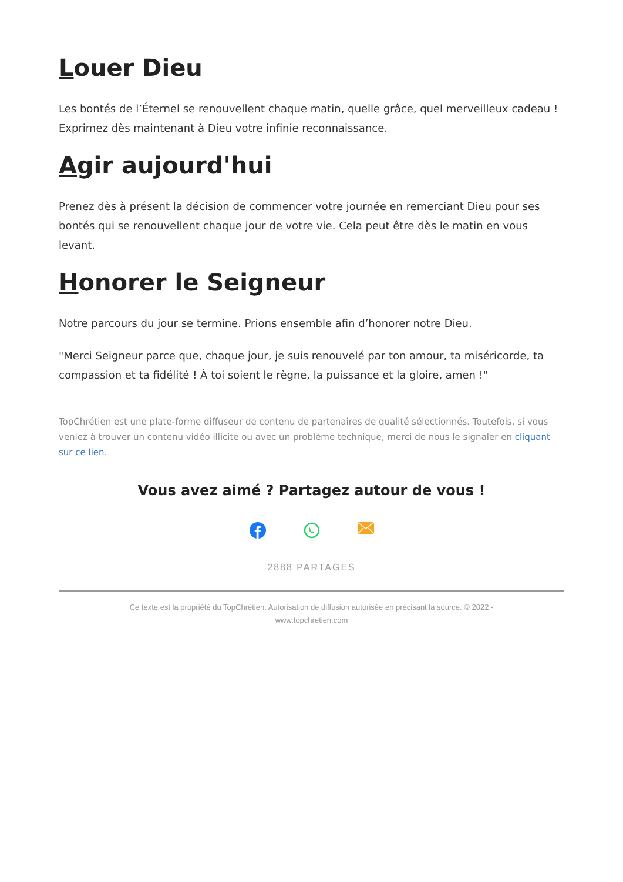Louer Dieu
Les bontés de l’Éternel se renouvellent chaque matin, quelle grâce, quel merveilleux cadeau ! Exprimez dès maintenant à Dieu votre infinie reconnaissance.
Agir aujourd'hui
Prenez dès à présent la décision de commencer votre journée en remerciant Dieu pour ses bontés qui se renouvellent chaque jour de votre vie. Cela peut être dès le matin en vous levant.
Honorer le Seigneur
Notre parcours du jour se termine. Prions ensemble afin d’honorer notre Dieu.
"Merci Seigneur parce que, chaque jour, je suis renouvelé par ton amour, ta miséricorde, ta compassion et ta fidélité ! À toi soient le règne, la puissance et la gloire, amen !"
TopChrétien est une plate-forme diffuseur de contenu de partenaires de qualité sélectionnés. Toutefois, si vous veniez à trouver un contenu vidéo illicite ou avec un problème technique, merci de nous le signaler en cliquant sur ce lien.
Vous avez aimé ? Partagez autour de vous !
2888 PARTAGES
Ce texte est la propriété du TopChrétien. Autorisation de diffusion autorisée en précisant la source. © 2022 -
www.topchretien.com